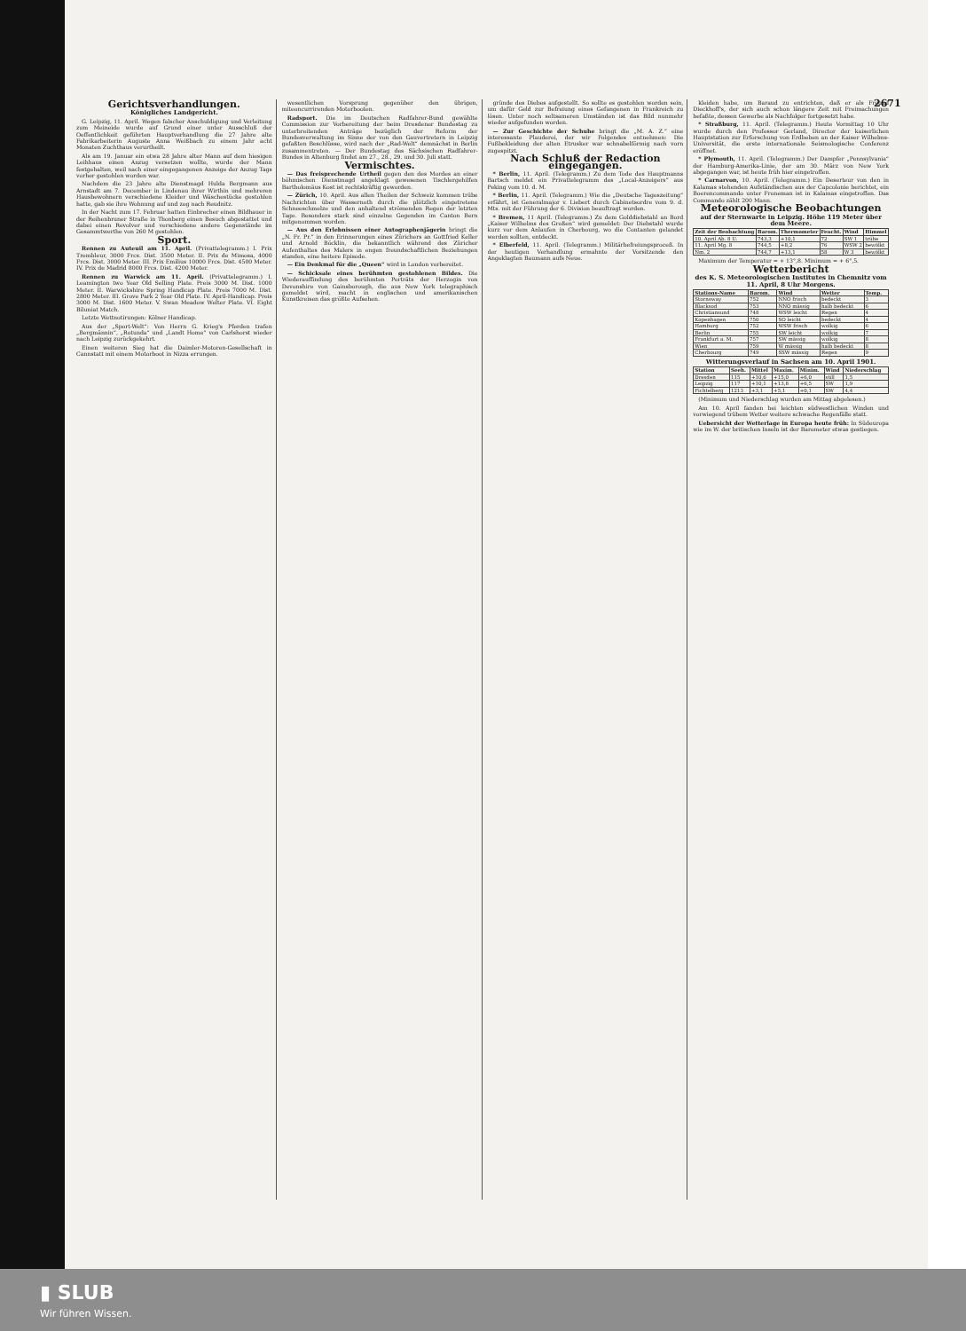2671
Gerichtsverhandlungen.
Königliches Landgericht.
G. Leipzig, 11. April. Wegen falscher Anschuldigung und Verleitung zum Meineide wurde auf Grund einer unter Ausschluß der Oeffentlichkeit geführten Hauptverhandlung die 27 Jahre alte Fabrikarbeiterin Auguste Anna Weißbach zu einem Jahr acht Monaten Zuchthaus verurtheilt.
Als am 19. Januar ein etwa 28 Jahre alter Mann auf dem hiesigen Leihhaus einen Anzug versetzen wollte, wurde der Mann festgehalten, weil nach einer eingegangenen Anzeige der Anzug Tags vorher gestohlen worden war.
Nachdem die 23 Jahre alte Dienstmagd Hulda Bergmann aus Arnstadt am 7. December in Lindenau ihrer Wirthin und mehreren Hausbewohnern verschiedene Kleider und Wäschestücke gestohlen hatte, gab sie ihre Wohnung auf und zog nach Reudnitz.
In der Nacht zum 17. Februar hatten Einbrecher einen Bildhauer in der Reihenbruner Straße in Thonberg einen Besuch abgestattet und dabei einen Revolver und verschiedene andere Gegenstände im Gesammtwerthe von 260 M gestohlen.
Sport.
Rennen zu Auteuil am 11. April. (Privattelegramm.) I. Prix Trembleur, 3000 Frcs. Dist. 3500 Meter. II. Prix de Mimosa, 4000 Frcs. Dist. 3000 Meter. III. Prix Emilius 10000 Frcs. Dist. 4500 Meter. IV. Prix de Madrid 8000 Frcs. Dist. 4200 Meter.
Rennen zu Warwick am 11. April. (Privattelegramm.) I. Leamington two Year Old Selling Plate. Preis 3000 M. Dist. 1000 Meter. II. Warwickshire Spring Handicap Plate. Preis 7000 M. Dist. 2800 Meter. III. Grove Park 2 Year Old Plate. IV. April-Handicap. Preis 3000 M. Dist. 1600 Meter. V. Swan Meadow Welter Plate. VI. Eight Biluniat Match.
Letzte Wettnotirungen: Kölner Handicap.
Aus der „Sport-Welt“: Von Herrn G. Krieg's Pferden trafen „Bergmännin“, „Rotunda“ und „Landt Home“ von Carlshorst wieder nach Leipzig zurückgekehrt.
Einen weiteren Sieg hat die Daimler-Motoren-Gesellschaft in Cannstatt mit einem Motorboot in Nizza errungen.
wesentlichen Vorsprung gegenüber den übrigen, miteoncurrirenden Motorbooten.
Radsport. Die im Deutschen Radfahrer-Bund gewählte Commission zur Vorbereitung der beim Dresdener Bundestag zu unterbreitenden Anträge bezüglich der Reform der Bundesverwaltung im Sinne der von den Gauvertretern in Leipzig gefaßten Beschlüsse, wird nach der „Rad-Welt“ demnächst in Berlin zusammentreten. — Der Bundestag des Sächsischen Radfahrer-Bundes in Altenburg findet am 27., 28., 29. und 30. Juli statt.
Vermischtes.
— Das freisprechende Urtheil gegen den des Mordes an einer böhmischen Dienstmagd angeklagt gewesenen Tischlergehilfen Bartholomäus Kost ist rechtskräftig geworden.
— Zürich, 10. April. Aus allen Theilen der Schweiz kommen trübe Nachrichten über Wassernoth durch die plötzlich eingetretene Schneeschmelze und den anhaltend strömenden Regen der letzten Tage. Besonders stark sind einzelne Gegenden im Canton Bern mitgenommen worden.
— Aus den Erlebnissen einer Autographenjägerin bringt die „N. Fr. Pr.“ in den Erinnerungen eines Zürichers an Gottfried Keller und Arnold Böcklin, die bekanntlich während des Züricher Aufenthaltes des Malers in engen freundschaftlichen Beziehungen standen, eine heitere Episode.
— Ein Denkmal für die „Queen“ wird in London vorbereitet.
— Schicksale eines berühmten gestohlenen Bildes. Die Wiederauffindung des berühmten Porträts der Herzogin von Devonshire von Gainsborough, die aus New York telegraphisch gemeldet wird, macht in englischen und amerikanischen Kunstkreisen das größte Aufsehen.
gründe des Diebes aufgestellt. So sollte es gestohlen worden sein, um dafür Geld zur Befreiung eines Gefangenen in Frankreich zu lösen. Unter noch seltsameren Umständen ist das Bild nunmehr wieder aufgefunden worden.
— Zur Geschichte der Schuhe bringt die „M. A. Z.“ eine interessante Plauderei, der wir Folgendes entnehmen: Die Fußbekleidung der alten Etrusker war schnabelförmig nach vorn zugespitzt.
Nach Schluß der Redaction eingegangen.
* Berlin, 11. April. (Telegramm.) Zu dem Tode des Hauptmanns Bartsch meldet ein Privattelegramm des „Local-Anzeigers“ aus Peking vom 10. d. M.
* Berlin, 11. April. (Telegramm.) Wie die „Deutsche Tageszeitung“ erfährt, ist Generalmajor v. Liebert durch Cabinetsordre vom 9. d. Mts. mit der Führung der 6. Division beauftragt worden.
* Bremen, 11 April. (Telegramm.) Zu dem Golddiebstahl an Bord „Kaiser Wilhelms des Großen“ wird gemeldet: Der Diebstahl wurde kurz vor dem Anlaufen in Cherbourg, wo die Contanten gelandet werden sollten, entdeckt.
* Elberfeld, 11. April. (Telegramm.) Militärbefreiungsproceß. In der heutigen Verhandlung ermahnte der Vorsitzende den Angeklagten Baumann aufs Neue.
kleiden habe, um Baraud zu entrichten, daß er als Freund Dieckhoff's, der sich auch schon längere Zeit mit Freimachungen befaßte, dessen Gewerbe als Nachfolger fortgesetzt habe.
* Straßburg, 11. April. (Telegramm.) Heute Vormittag 10 Uhr wurde durch den Professor Gerland, Director der kaiserlichen Hauptstation zur Erforschung von Erdbeben an der Kaiser Wilhelms-Universität, die erste internationale Seismologische Conferenz eröffnet.
* Plymouth, 11. April. (Telegramm.) Der Dampfer „Pennsylvania“ der Hamburg-Amerika-Linie, der am 30. März von New York abgegangen war, ist heute früh hier eingetroffen.
* Carnarvon, 10. April. (Telegramm.) Ein Deserteur von den in Kalamas stehenden Aufständischen aus der Capcolonie berichtet, ein Boerencommando unter Froneman ist in Kalamas eingetroffen. Das Commando zählt 200 Mann.
Meteorologische Beobachtungen
auf der Sternwarte in Leipzig. Höhe 119 Meter über dem Meere.
| Zeit der Beobachtung | Barom. | Thermometer | Feucht. | Wind | Himmel |
| --- | --- | --- | --- | --- | --- |
| 10. April Ab. 8 U. | 743,3 | +10,1 | 72 | SW 1 | trübe |
| 11. April Mg. 8 | 744,5 | +8,2 | 76 | WSW 2 | bewölkt |
| Nm. 2 | 744,7 | +13,1 | 58 | W 3 | bewölkt |
Maximum der Temperatur = + 13°,8. Minimum = + 6°,5.
Wetterbericht
des K. S. Meteorologischen Institutes in Chemnitz vom 11. April, 8 Uhr Morgens.
| Stations-Name | Barom. | Wind | Wetter | Temp. |
| --- | --- | --- | --- | --- |
| Stornoway | 752 | NNO frisch | bedeckt | 3 |
| Blacksod | 753 | NNO mässig | halb bedeckt | 6 |
| Christiansund | 748 | WSW leicht | Regen | 4 |
| Kopenhagen | 750 | SO leicht | bedeckt | 4 |
| Hamburg | 752 | WSW frisch | wolkig | 6 |
| Berlin | 755 | SW leicht | wolkig | 7 |
| Frankfurt a. M. | 757 | SW mässig | wolkig | 8 |
| Wien | 759 | W mässig | halb bedeckt | 8 |
| Cherbourg | 749 | SSW mässig | Regen | 9 |
Witterungsverlauf in Sachsen am 10. April 1901.
| Station | Seeh. | Mittel | Maxim. | Minim. | Wind | Niederschlag |
| --- | --- | --- | --- | --- | --- | --- |
| Dresden | 115 | +10,6 | +15,0 | +6,0 | still | 1,5 |
| Leipzig | 117 | +10,1 | +13,8 | +6,5 | SW | 1,9 |
| Fichtelberg | 1213 | +3,1 | +5,1 | +0,1 | SW | 4,4 |
(Minimum und Niederschlag wurden am Mittag abgelesen.)
Am 10. April fanden bei leichten südwestlichen Winden und vorwiegend trübem Wetter weitere schwache Regenfälle statt.
Uebersicht der Wetterlage in Europa heute früh: In Südeuropa wie im W. der britischen Inseln ist der Barometer etwas gestiegen.
▮ SLUB
Wir führen Wissen.